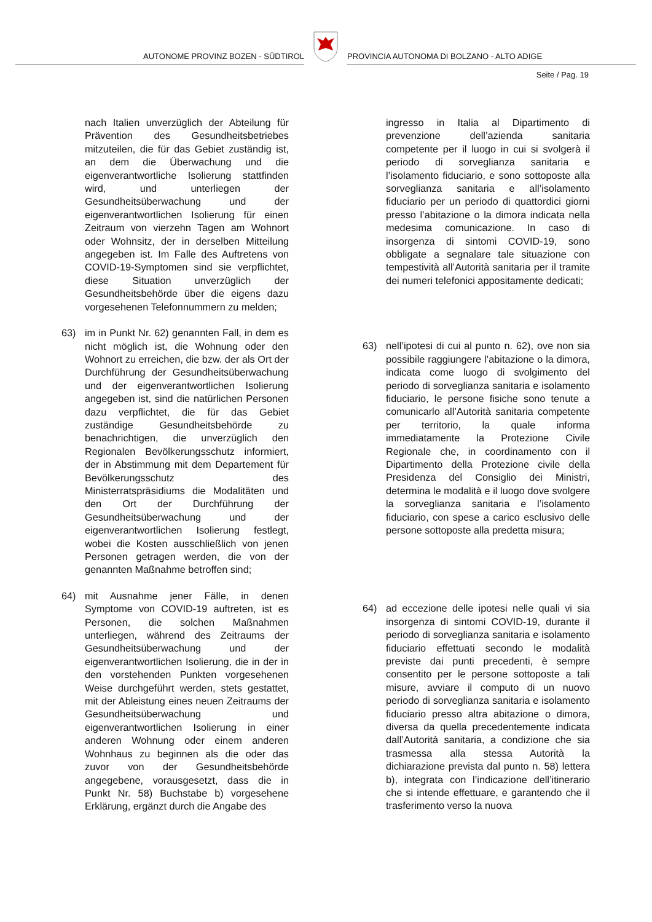AUTONOME PROVINZ BOZEN - SÜDTIROL
PROVINCIA AUTONOMA DI BOLZANO - ALTO ADIGE
Seite / Pag. 19
nach Italien unverzüglich der Abteilung für Prävention des Gesundheitsbetriebes mitzuteilen, die für das Gebiet zuständig ist, an dem die Überwachung und die eigenverantwortliche Isolierung stattfinden wird, und unterliegen der Gesundheitsüberwachung und der eigenverantwortlichen Isolierung für einen Zeitraum von vierzehn Tagen am Wohnort oder Wohnsitz, der in derselben Mitteilung angegeben ist. Im Falle des Auftretens von COVID-19-Symptomen sind sie verpflichtet, diese Situation unverzüglich der Gesundheitsbehörde über die eigens dazu vorgesehenen Telefonnummern zu melden;
63) im in Punkt Nr. 62) genannten Fall, in dem es nicht möglich ist, die Wohnung oder den Wohnort zu erreichen, die bzw. der als Ort der Durchführung der Gesundheitsüberwachung und der eigenverantwortlichen Isolierung angegeben ist, sind die natürlichen Personen dazu verpflichtet, die für das Gebiet zuständige Gesundheitsbehörde zu benachrichtigen, die unverzüglich den Regionalen Bevölkerungsschutz informiert, der in Abstimmung mit dem Departement für Bevölkerungsschutz des Ministerratspräsidiums die Modalitäten und den Ort der Durchführung der Gesundheitsüberwachung und der eigenverantwortlichen Isolierung festlegt, wobei die Kosten ausschließlich von jenen Personen getragen werden, die von der genannten Maßnahme betroffen sind;
64) mit Ausnahme jener Fälle, in denen Symptome von COVID-19 auftreten, ist es Personen, die solchen Maßnahmen unterliegen, während des Zeitraums der Gesundheitsüberwachung und der eigenverantwortlichen Isolierung, die in der in den vorstehenden Punkten vorgesehenen Weise durchgeführt werden, stets gestattet, mit der Ableistung eines neuen Zeitraums der Gesundheitsüberwachung und eigenverantwortlichen Isolierung in einer anderen Wohnung oder einem anderen Wohnhaus zu beginnen als die oder das zuvor von der Gesundheitsbehörde angegebene, vorausgesetzt, dass die in Punkt Nr. 58) Buchstabe b) vorgesehene Erklärung, ergänzt durch die Angabe des
ingresso in Italia al Dipartimento di prevenzione dell’azienda sanitaria competente per il luogo in cui si svolgerà il periodo di sorveglianza sanitaria e l’isolamento fiduciario, e sono sottoposte alla sorveglianza sanitaria e all’isolamento fiduciario per un periodo di quattordici giorni presso l’abitazione o la dimora indicata nella medesima comunicazione. In caso di insorgenza di sintomi COVID-19, sono obbligate a segnalare tale situazione con tempestività all’Autorità sanitaria per il tramite dei numeri telefonici appositamente dedicati;
63) nell’ipotesi di cui al punto n. 62), ove non sia possibile raggiungere l’abitazione o la dimora, indicata come luogo di svolgimento del periodo di sorveglianza sanitaria e isolamento fiduciario, le persone fisiche sono tenute a comunicarlo all’Autorità sanitaria competente per territorio, la quale informa immediatamente la Protezione Civile Regionale che, in coordinamento con il Dipartimento della Protezione civile della Presidenza del Consiglio dei Ministri, determina le modalità e il luogo dove svolgere la sorveglianza sanitaria e l’isolamento fiduciario, con spese a carico esclusivo delle persone sottoposte alla predetta misura;
64) ad eccezione delle ipotesi nelle quali vi sia insorgenza di sintomi COVID-19, durante il periodo di sorveglianza sanitaria e isolamento fiduciario effettuati secondo le modalità previste dai punti precedenti, è sempre consentito per le persone sottoposte a tali misure, avviare il computo di un nuovo periodo di sorveglianza sanitaria e isolamento fiduciario presso altra abitazione o dimora, diversa da quella precedentemente indicata dall’Autorità sanitaria, a condizione che sia trasmessa alla stessa Autorità la dichiarazione prevista dal punto n. 58) lettera b), integrata con l’indicazione dell’itinerario che si intende effettuare, e garantendo che il trasferimento verso la nuova